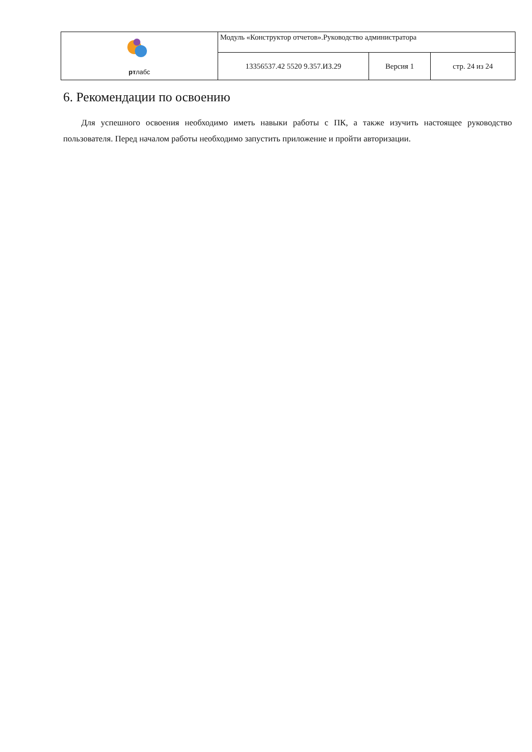| рт лабс | Модуль «Конструктор отчетов».Руководство администратора | | |
| | 13356537.42 5520 9.357.ИЗ.29 | Версия 1 | стр. 24 из 24 |
6. Рекомендации по освоению
Для успешного освоения необходимо иметь навыки работы с ПК, а также изучить настоящее руководство пользователя. Перед началом работы необходимо запустить приложение и пройти авторизации.